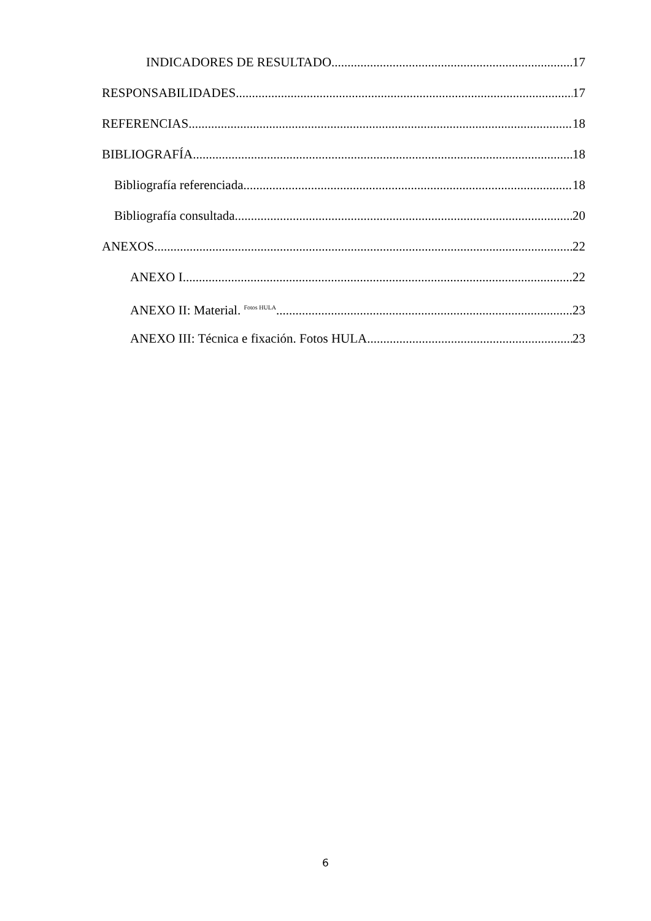INDICADORES DE RESULTADO 17
RESPONSABILIDADES 17
REFERENCIAS 18
BIBLIOGRAFÍA 18
Bibliografía referenciada 18
Bibliografía consultada 20
ANEXOS 22
ANEXO I 22
ANEXO II: Material. <sup>Fotos HULA</sup> 23
ANEXO III: Técnica e fixación. Fotos HULA 23
6